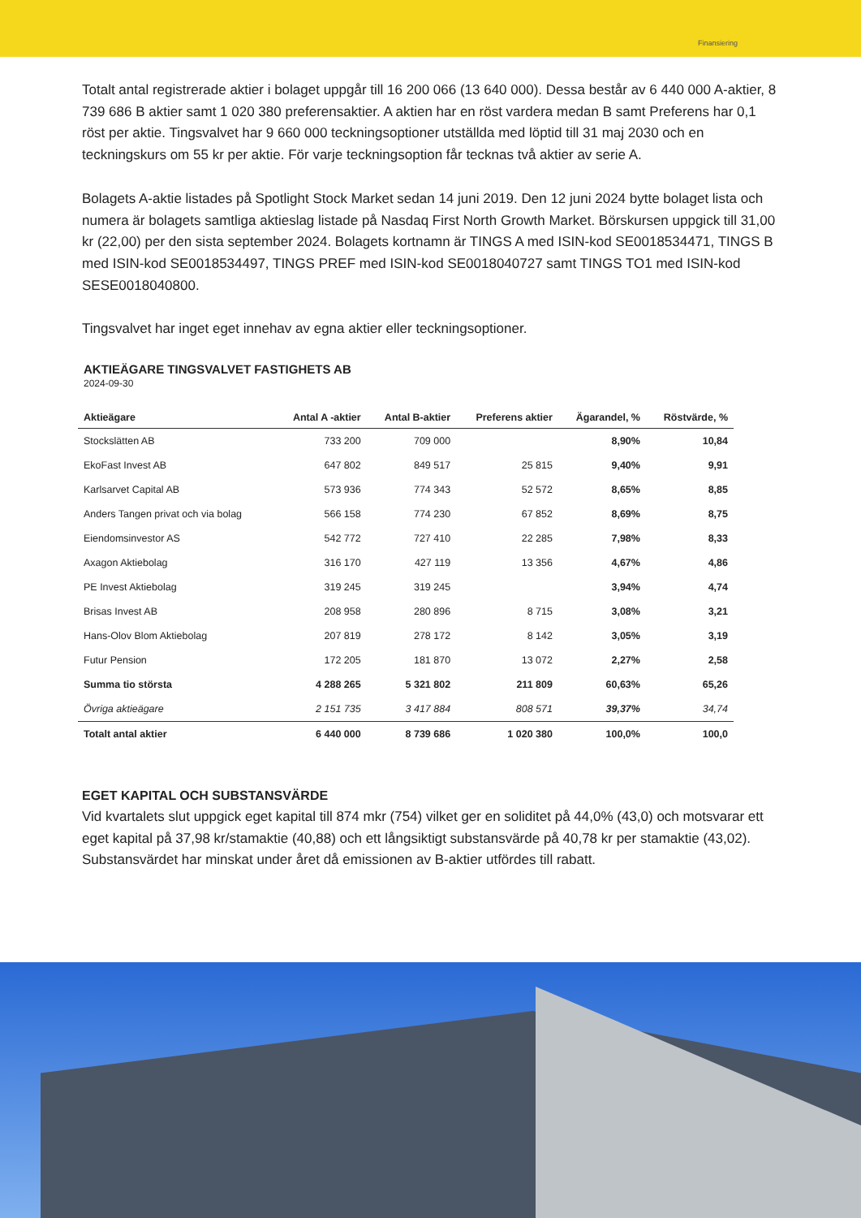Finansiering
Totalt antal registrerade aktier i bolaget uppgår till 16 200 066 (13 640 000). Dessa består av 6 440 000 A-aktier, 8 739 686 B aktier samt 1 020 380 preferensaktier. A aktien har en röst vardera medan B samt Preferens har 0,1 röst per aktie. Tingsvalvet har 9 660 000 teckningsoptioner utställda med löptid till 31 maj 2030 och en teckningskurs om 55 kr per aktie. För varje teckningsoption får tecknas två aktier av serie A.
Bolagets A-aktie listades på Spotlight Stock Market sedan 14 juni 2019. Den 12 juni 2024 bytte bolaget lista och numera är bolagets samtliga aktieslag listade på Nasdaq First North Growth Market. Börskursen uppgick till 31,00 kr (22,00) per den sista september 2024. Bolagets kortnamn är TINGS A med ISIN-kod SE0018534471, TINGS B med ISIN-kod SE0018534497, TINGS PREF med ISIN-kod SE0018040727 samt TINGS TO1 med ISIN-kod SESE0018040800.
Tingsvalvet har inget eget innehav av egna aktier eller teckningsoptioner.
AKTIEÄGARE TINGSVALVET FASTIGHETS AB
2024-09-30
| Aktieägare | Antal A -aktier | Antal B-aktier | Preferens aktier | Ägarandel, % | Röstvärde, % |
| --- | --- | --- | --- | --- | --- |
| Stockslätten AB | 733 200 | 709 000 | | 8,90% | 10,84 |
| EkoFast Invest AB | 647 802 | 849 517 | 25 815 | 9,40% | 9,91 |
| Karlsarvet Capital AB | 573 936 | 774 343 | 52 572 | 8,65% | 8,85 |
| Anders Tangen privat och via bolag | 566 158 | 774 230 | 67 852 | 8,69% | 8,75 |
| Eiendomsinvestor AS | 542 772 | 727 410 | 22 285 | 7,98% | 8,33 |
| Axagon Aktiebolag | 316 170 | 427 119 | 13 356 | 4,67% | 4,86 |
| PE Invest Aktiebolag | 319 245 | 319 245 | | 3,94% | 4,74 |
| Brisas Invest AB | 208 958 | 280 896 | 8 715 | 3,08% | 3,21 |
| Hans-Olov Blom Aktiebolag | 207 819 | 278 172 | 8 142 | 3,05% | 3,19 |
| Futur Pension | 172 205 | 181 870 | 13 072 | 2,27% | 2,58 |
| Summa tio största | 4 288 265 | 5 321 802 | 211 809 | 60,63% | 65,26 |
| Övriga aktieägare | 2 151 735 | 3 417 884 | 808 571 | 39,37% | 34,74 |
| Totalt antal aktier | 6 440 000 | 8 739 686 | 1 020 380 | 100,0% | 100,0 |
EGET KAPITAL OCH SUBSTANSVÄRDE
Vid kvartalets slut uppgick eget kapital till 874 mkr (754) vilket ger en soliditet på 44,0% (43,0) och motsvarar ett eget kapital på 37,98 kr/stamaktie (40,88) och ett långsiktigt substansvärde på 40,78 kr per stamaktie (43,02). Substansvärdet har minskat under året då emissionen av B-aktier utfördes till rabatt.